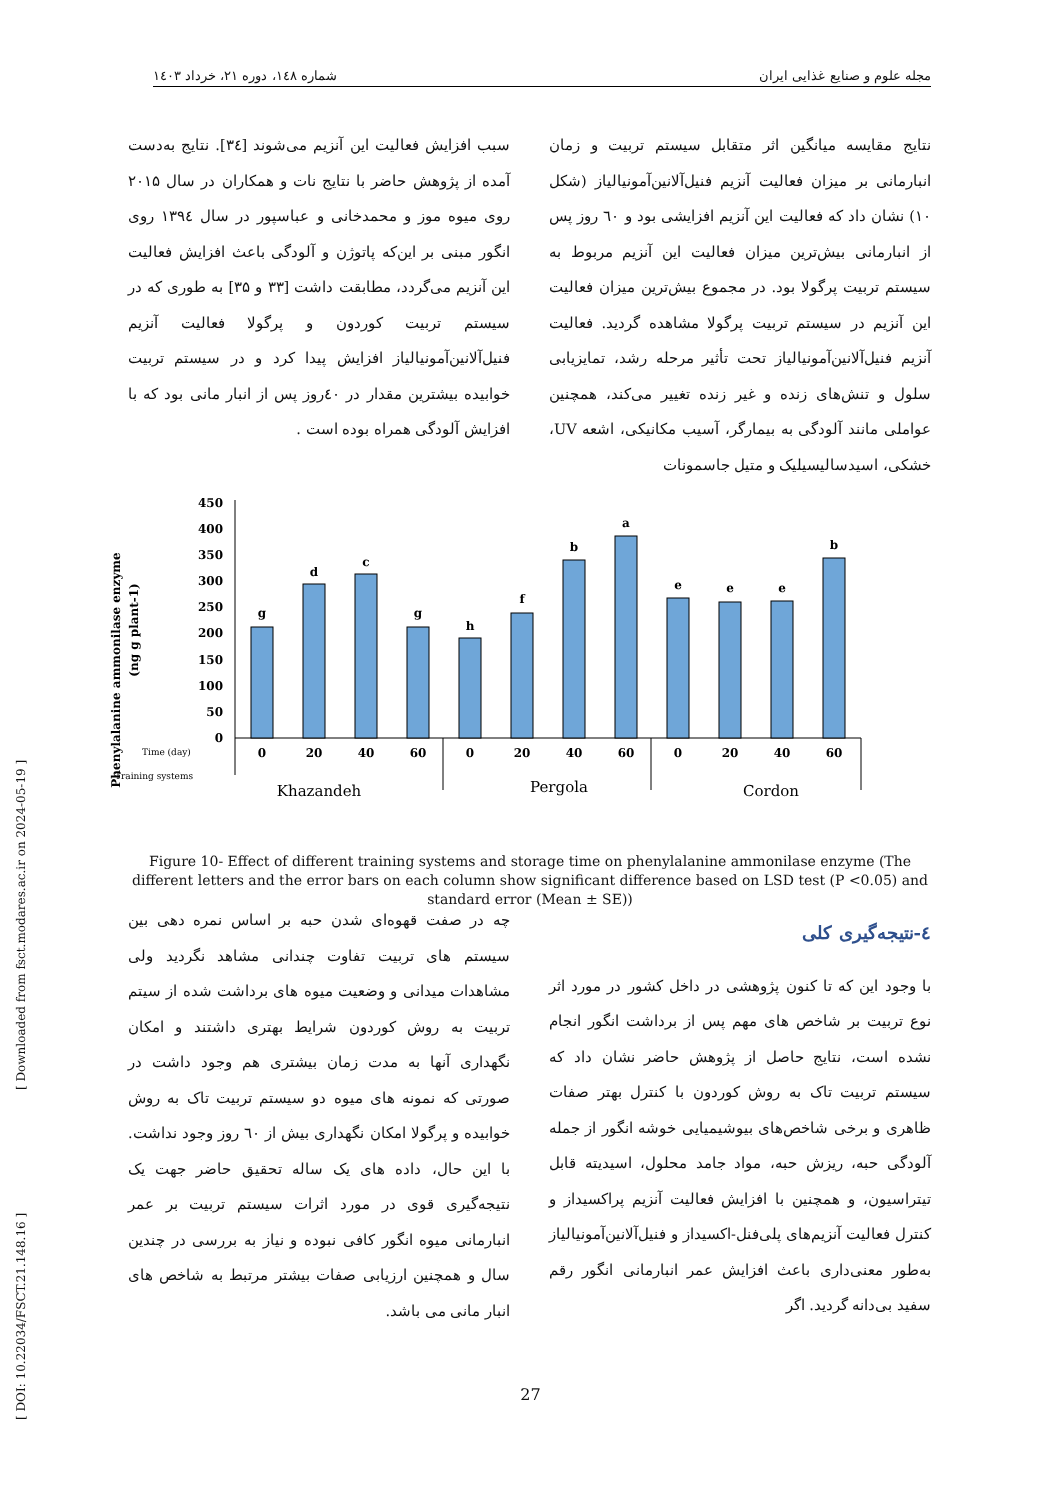مجله علوم و صنایع غذایی ایران شماره ۱٤۸، دوره ۲۱، خرداد ۱٤۰۳
نتایج مقایسه میانگین اثر متقابل سیستم تربیت و زمان انبارمانی بر میزان فعالیت آنزیم فنیل‌آلانین‌آمونیالیاز (شکل ۱۰) نشان داد که فعالیت این آنزیم افزایشی بود و ٦۰ روز پس از انبارمانی بیش‌ترین میزان فعالیت این آنزیم مربوط به سیستم تربیت پرگولا بود. در مجموع بیش‌ترین میزان فعالیت این آنزیم در سیستم تربیت پرگولا مشاهده گردید. فعالیت آنزیم فنیل‌آلانین‌آمونیالیاز تحت تأثیر مرحله رشد، تمایزیابی سلول و تنش‌های زنده و غیر زنده تغییر می‌کند، همچنین عواملی مانند آلودگی به بیمارگر، آسیب مکانیکی، اشعه UV، خشکی، اسیدسالیسیلیک و متیل جاسمونات
سبب افزایش فعالیت این آنزیم می‌شوند [۳٤]. نتایج به‌دست آمده از پژوهش حاضر با نتایج نات و همکاران در سال ۲۰۱۵ روی میوه موز و محمدخانی و عباسپور در سال ۱۳۹٤ روی انگور مبنی بر این‌که پاتوژن و آلودگی باعث افزایش فعالیت این آنزیم می‌گردد، مطابقت داشت [۳۳ و ۳۵] به طوری که در سیستم تربیت کوردون و پرگولا فعالیت آنزیم فنیل‌آلانین‌آمونیالیاز افزایش پیدا کرد و در سیستم تربیت خوابیده بیشترین مقدار در ٤۰روز پس از انبار مانی بود که با افزایش آلودگی همراه بوده است .
Phenylalanine ammonilase enzyme
(ng g plant-1)
0
50
100
150
200
250
300
350
400
450
g
d
c
g
h
f
b
a
e
e
e
b
0
20
40
60
0
20
40
60
0
20
40
60
Time (day)
Training systems
Khazandeh
Pergola
Cordon
Figure 10- Effect of different training systems and storage time on phenylalanine ammonilase enzyme (The different letters and the error bars on each column show significant difference based on LSD test (P <0.05) and standard error (Mean ± SE))
٤-نتیجه‌گیری کلی
با وجود این که تا کنون پژوهشی در داخل کشور در مورد اثر نوع تربیت بر شاخص های مهم پس از برداشت انگور انجام نشده است، نتایج حاصل از پژوهش حاضر نشان داد که سیستم تربیت تاک به روش کوردون با کنترل بهتر صفات ظاهری و برخی شاخص‌های بیوشیمیایی خوشه انگور از جمله آلودگی حبه، ریزش حبه، مواد جامد محلول، اسیدیته قابل تیتراسیون، و همچنین با افزایش فعالیت آنزیم پراکسیداز و کنترل فعالیت آنزیم‌های پلی‌فنل-اکسیداز و فنیل‌آلانین‌آمونیالیاز به‌طور معنی‌داری باعث افزایش عمر انبارمانی انگور رقم سفید بی‌دانه گردید. اگر
چه در صفت قهوه‌ای شدن حبه بر اساس نمره دهی بین سیستم های تربیت تفاوت چندانی مشاهد نگردید ولی مشاهدات میدانی و وضعیت میوه های برداشت شده از سیتم تربیت به روش کوردون شرایط بهتری داشتند و امکان نگهداری آنها به مدت زمان بیشتری هم وجود داشت در صورتی که نمونه های میوه دو سیستم تربیت تاک به روش خوابیده و پرگولا امکان نگهداری بیش از ٦۰ روز وجود نداشت. با این حال، داده های یک ساله تحقیق حاضر جهت یک نتیجه‌گیری قوی در مورد اثرات سیستم تربیت بر عمر انبارمانی میوه انگور کافی نبوده و نیاز به بررسی در چندین سال و همچنین ارزیابی صفات بیشتر مرتبط به شاخص های انبار مانی می باشد.
[ DOI: 10.22034/FSCT.21.148.16 ] [ Downloaded from fsct.modares.ac.ir on 2024-05-19 ]
27